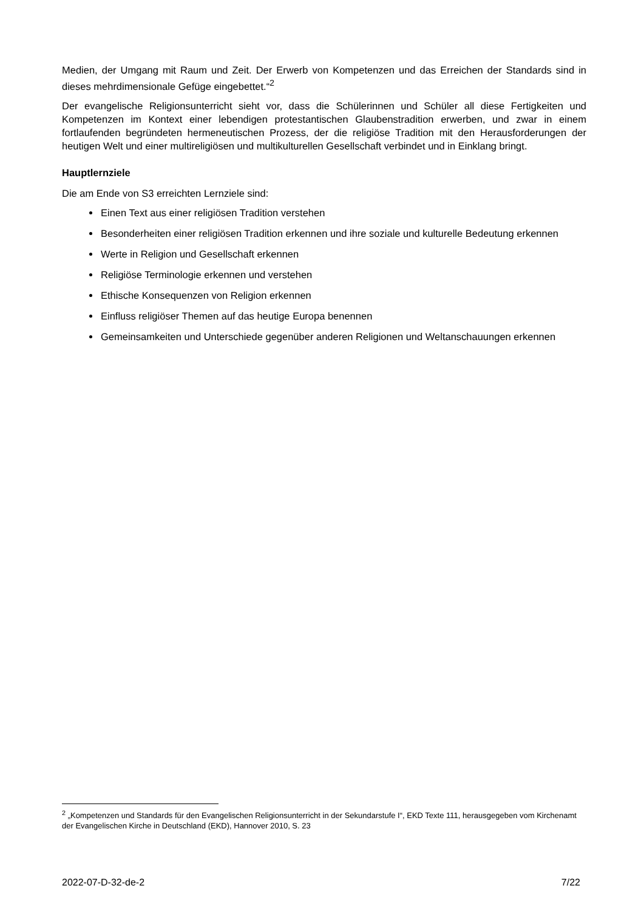Medien, der Umgang mit Raum und Zeit. Der Erwerb von Kompetenzen und das Erreichen der Standards sind in dieses mehrdimensionale Gefüge eingebettet.“<sup>2</sup>
Der evangelische Religionsunterricht sieht vor, dass die Schülerinnen und Schüler all diese Fertigkeiten und Kompetenzen im Kontext einer lebendigen protestantischen Glaubenstradition erwerben, und zwar in einem fortlaufenden begründeten hermeneutischen Prozess, der die religiöse Tradition mit den Herausforderungen der heutigen Welt und einer multireligiösen und multikulturellen Gesellschaft verbindet und in Einklang bringt.
Hauptlernziele
Die am Ende von S3 erreichten Lernziele sind:
Einen Text aus einer religiösen Tradition verstehen
Besonderheiten einer religiösen Tradition erkennen und ihre soziale und kulturelle Bedeutung erkennen
Werte in Religion und Gesellschaft erkennen
Religiöse Terminologie erkennen und verstehen
Ethische Konsequenzen von Religion erkennen
Einfluss religiöser Themen auf das heutige Europa benennen
Gemeinsamkeiten und Unterschiede gegenüber anderen Religionen und Weltanschauungen erkennen
<sup>2</sup> „Kompetenzen und Standards für den Evangelischen Religionsunterricht in der Sekundarstufe I“, EKD Texte 111, herausgegeben vom Kirchenamt der Evangelischen Kirche in Deutschland (EKD), Hannover 2010, S. 23
2022-07-D-32-de-2 7/22